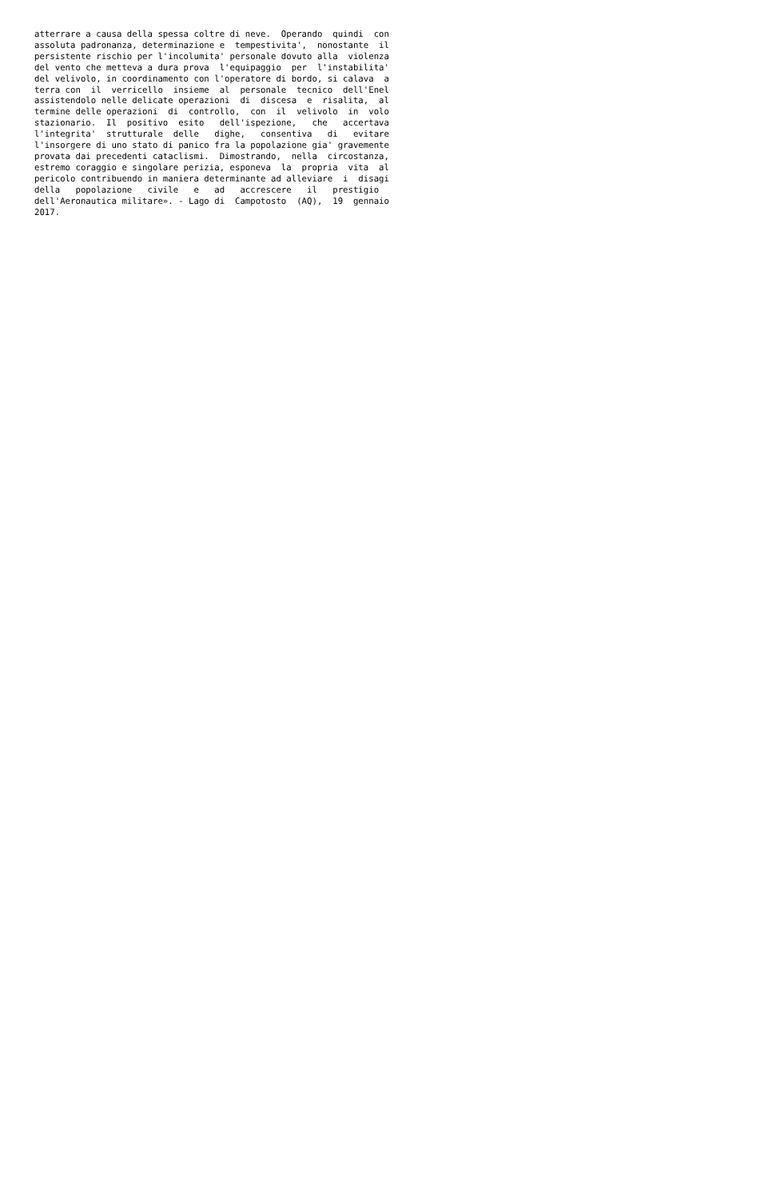atterrare a causa della spessa coltre di neve.  Operando  quindi  con
assoluta padronanza, determinazione e  tempestivita',  nonostante  il
persistente rischio per l'incolumita' personale dovuto alla  violenza
del vento che metteva a dura prova  l'equipaggio  per  l'instabilita'
del velivolo, in coordinamento con l'operatore di bordo, si calava  a
terra con  il  verricello  insieme  al  personale  tecnico  dell'Enel
assistendolo nelle delicate operazioni  di  discesa  e  risalita,  al
termine delle operazioni  di  controllo,  con  il  velivolo  in  volo
stazionario.  Il  positivo  esito   dell'ispezione,   che   accertava
l'integrita'  strutturale  delle   dighe,   consentiva   di   evitare
l'insorgere di uno stato di panico fra la popolazione gia' gravemente
provata dai precedenti cataclismi.  Dimostrando,  nella  circostanza,
estremo coraggio e singolare perizia, esponeva  la  propria  vita  al
pericolo contribuendo in maniera determinante ad alleviare  i  disagi
della   popolazione   civile   e   ad   accrescere   il   prestigio
dell'Aeronautica militare». - Lago di  Campotosto  (AQ),  19  gennaio
2017.